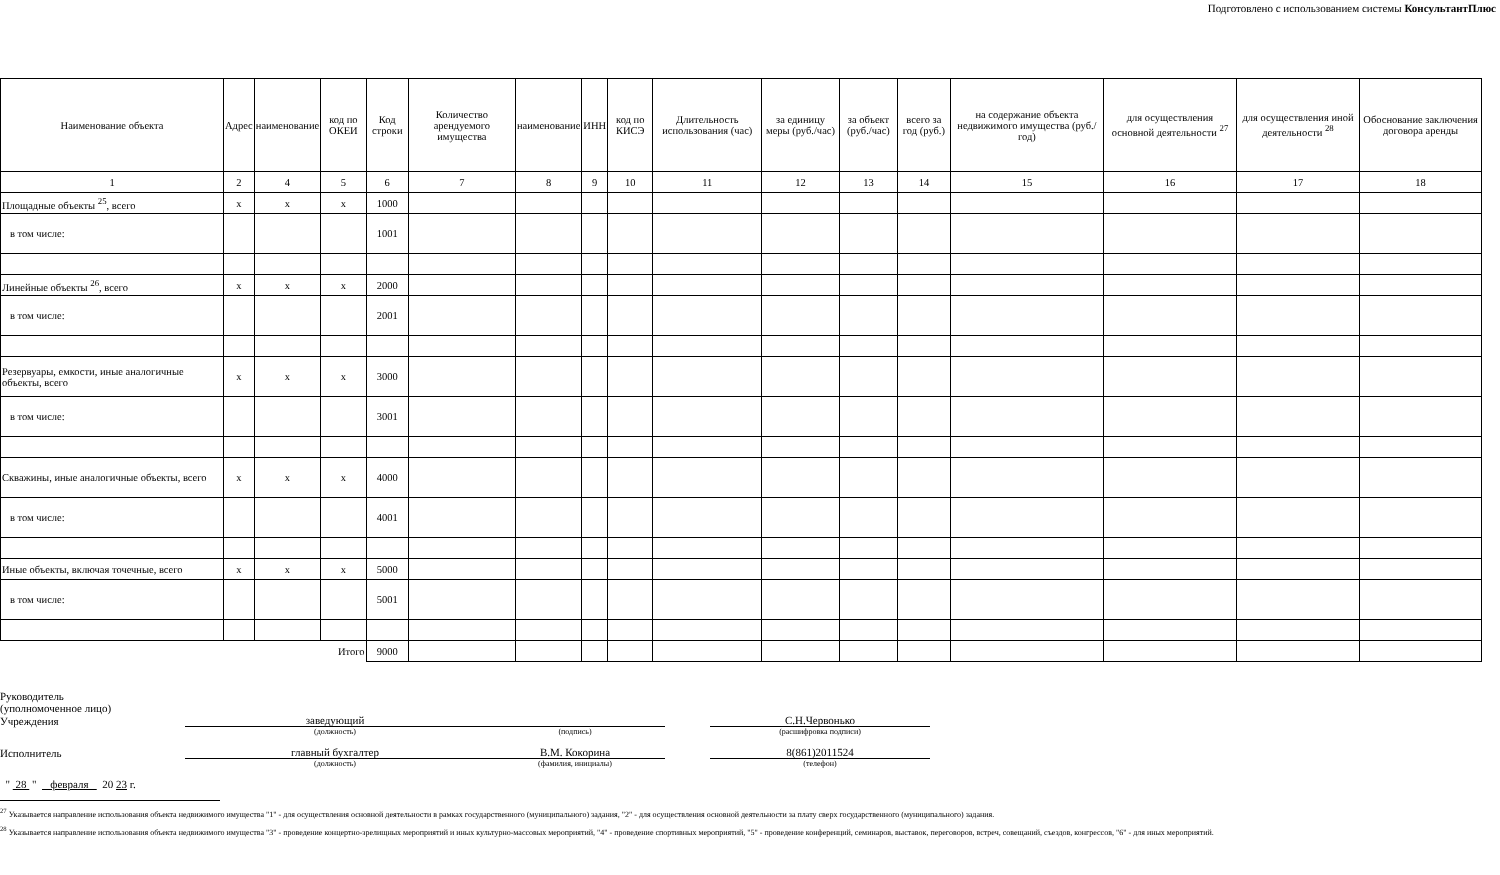Подготовлено с использованием системы КонсультантПлюс
| Наименование объекта | Адрес | наименование | код по ОКЕИ | Код строки | Количество арендуемого имущества | наименование | ИНН | код по КИСЭ | Длительность использования (час) | за единицу меры (руб./час) | за объект (руб./час) | всего за год (руб.) | на содержание объекта недвижимого имущества (руб./год) | для осуществления основной деятельности <sup>27</sup> | для осуществления иной деятельности <sup>28</sup> | Обоснование заключения договора аренды |
| --- | --- | --- | --- | --- | --- | --- | --- | --- | --- | --- | --- | --- | --- | --- | --- | --- |
| 1 | 2 | 4 | 5 | 6 | 7 | 8 | 9 | 10 | 11 | 12 | 13 | 14 | 15 | 16 | 17 | 18 |
| Площадные объекты <sup>25</sup>, всего | x | x | x | 1000 | | | | | | | | | | | | |
| в том числе: | | | | 1001 | | | | | | | | | | | | |
| Линейные объекты <sup>26</sup>, всего | x | x | x | 2000 | | | | | | | | | | | | |
| в том числе: | | | | 2001 | | | | | | | | | | | | |
| Резервуары, емкости, иные аналогичные объекты, всего | x | x | x | 3000 | | | | | | | | | | | | |
| в том числе: | | | | 3001 | | | | | | | | | | | | |
| Скважины, иные аналогичные объекты, всего | x | x | x | 4000 | | | | | | | | | | | | |
| в том числе: | | | | 4001 | | | | | | | | | | | | |
| Иные объекты, включая точечные, всего | x | x | x | 5000 | | | | | | | | | | | | |
| в том числе: | | | | 5001 | | | | | | | | | | | | |
| Итого | | | | 9000 | | | | | | | | | | | | |
Руководитель
(уполномоченное лицо)
Учреждения
заведующий
С.Н.Червонько
(должность)
(подпись)
(расшифровка подписи)
Исполнитель
главный бухгалтер
В.М. Кокорина
8(861)2011524
(должность)
(фамилия, инициалы)
(телефон)
" 28 " февраля 20 23 г.
<sup>27</sup> Указывается направление использования объекта недвижимого имущества "1" - для осуществления основной деятельности в рамках государственного (муниципального) задания, "2" - для осуществления основной деятельности за плату сверх государственного (муниципального) задания.
<sup>28</sup> Указывается направление использования объекта недвижимого имущества "3" - проведение концертно-зрелищных мероприятий и иных культурно-массовых мероприятий, "4" - проведение спортивных мероприятий, "5" - проведение конференций, семинаров, выставок, переговоров, встреч, совещаний, съездов, конгрессов, "6" - для иных мероприятий.